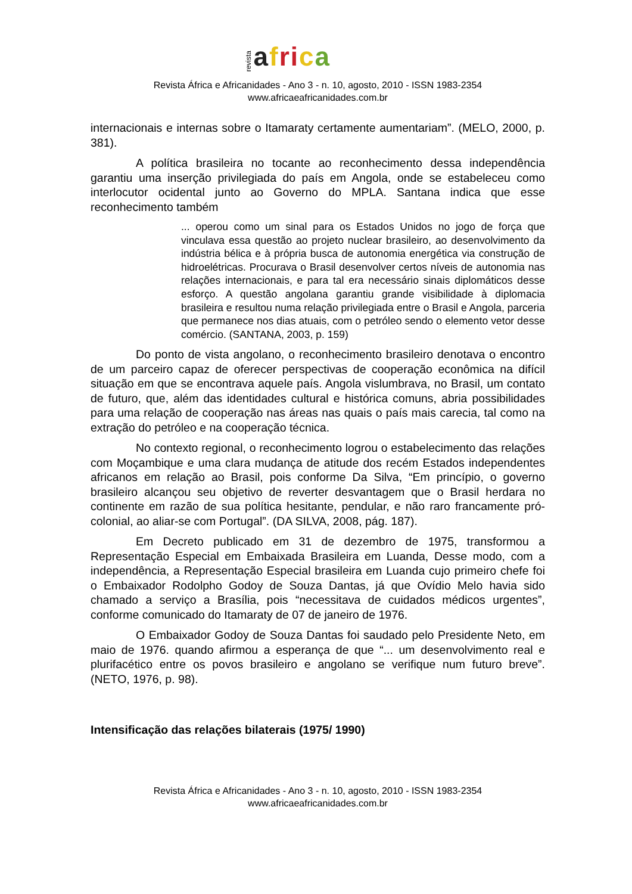revista afri ca
Revista África e Africanidades - Ano 3 - n. 10, agosto, 2010 - ISSN 1983-2354
www.africaeafricanidades.com.br
internacionais e internas sobre o Itamaraty certamente aumentariam”. (MELO, 2000, p. 381).
A política brasileira no tocante ao reconhecimento dessa independência garantiu uma inserção privilegiada do país em Angola, onde se estabeleceu como interlocutor ocidental junto ao Governo do MPLA. Santana indica que esse reconhecimento também
... operou como um sinal para os Estados Unidos no jogo de força que vinculava essa questão ao projeto nuclear brasileiro, ao desenvolvimento da indústria bélica e à própria busca de autonomia energética via construção de hidroelétricas. Procurava o Brasil desenvolver certos níveis de autonomia nas relações internacionais, e para tal era necessário sinais diplomáticos desse esforço. A questão angolana garantiu grande visibilidade à diplomacia brasileira e resultou numa relação privilegiada entre o Brasil e Angola, parceria que permanece nos dias atuais, com o petróleo sendo o elemento vetor desse comércio. (SANTANA, 2003, p. 159)
Do ponto de vista angolano, o reconhecimento brasileiro denotava o encontro de um parceiro capaz de oferecer perspectivas de cooperação econômica na difícil situação em que se encontrava aquele país. Angola vislumbrava, no Brasil, um contato de futuro, que, além das identidades cultural e histórica comuns, abria possibilidades para uma relação de cooperação nas áreas nas quais o país mais carecia, tal como na extração do petróleo e na cooperação técnica.
No contexto regional, o reconhecimento logrou o estabelecimento das relações com Moçambique e uma clara mudança de atitude dos recém Estados independentes africanos em relação ao Brasil, pois conforme Da Silva, “Em princípio, o governo brasileiro alcançou seu objetivo de reverter desvantagem que o Brasil herdara no continente em razão de sua política hesitante, pendular, e não raro francamente pró-colonial, ao aliar-se com Portugal”. (DA SILVA, 2008, pág. 187).
Em Decreto publicado em 31 de dezembro de 1975, transformou a Representação Especial em Embaixada Brasileira em Luanda, Desse modo, com a independência, a Representação Especial brasileira em Luanda cujo primeiro chefe foi o Embaixador Rodolpho Godoy de Souza Dantas, já que Ovídio Melo havia sido chamado a serviço a Brasília, pois “necessitava de cuidados médicos urgentes”, conforme comunicado do Itamaraty de 07 de janeiro de 1976.
O Embaixador Godoy de Souza Dantas foi saudado pelo Presidente Neto, em maio de 1976. quando afirmou a esperança de que “... um desenvolvimento real e plurifacético entre os povos brasileiro e angolano se verifique num futuro breve”. (NETO, 1976, p. 98).
Intensificação das relações bilaterais (1975/ 1990)
Revista África e Africanidades - Ano 3 - n. 10, agosto, 2010 - ISSN 1983-2354
www.africaeafricanidades.com.br